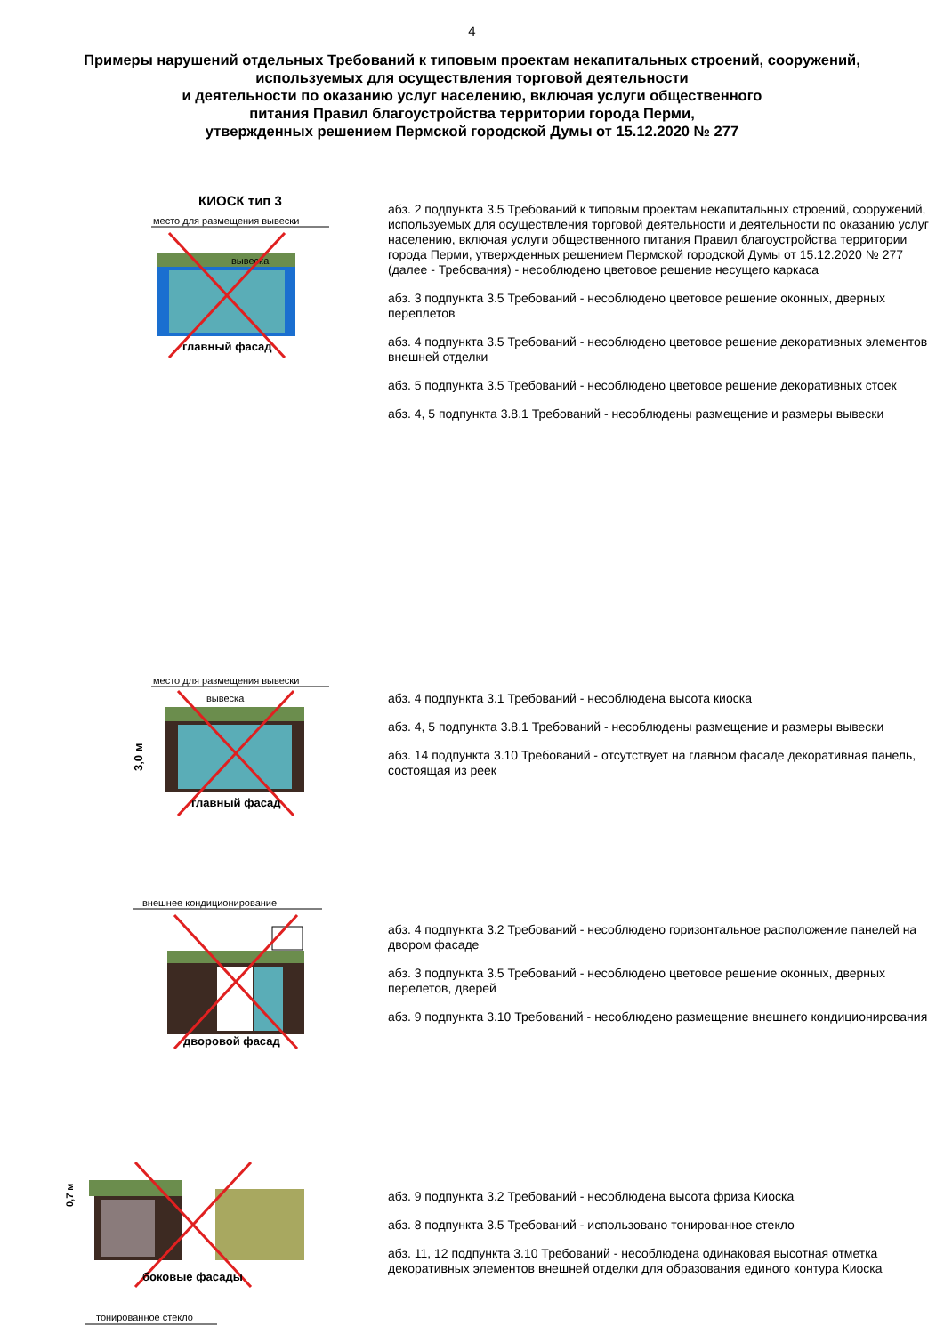4
Примеры нарушений отдельных Требований к типовым проектам некапитальных строений, сооружений, используемых для осуществления торговой деятельности
и деятельности по оказанию услуг населению, включая услуги общественного
питания Правил благоустройства территории города Перми,
утвержденных решением Пермской городской Думы от 15.12.2020 № 277
КИОСК тип 3
место для размещения вывески
вывеска
главный фасад
абз. 2 подпункта 3.5 Требований к типовым проектам некапитальных строений, сооружений, используемых для осуществления торговой деятельности и деятельности по оказанию услуг населению, включая услуги общественного питания Правил благоустройства территории города Перми, утвержденных решением Пермской городской Думы от 15.12.2020 № 277 (далее - Требования) - несоблюдено цветовое решение несущего каркаса
абз. 3 подпункта 3.5 Требований - несоблюдено цветовое решение оконных, дверных переплетов
абз. 4 подпункта 3.5 Требований - несоблюдено цветовое решение декоративных элементов внешней отделки
абз. 5 подпункта 3.5 Требований - несоблюдено цветовое решение декоративных стоек
абз. 4, 5 подпункта 3.8.1 Требований - несоблюдены размещение и размеры вывески
место для размещения вывески
вывеска
3,0 м
главный фасад
абз. 4 подпункта 3.1 Требований - несоблюдена высота киоска
абз. 4, 5 подпункта 3.8.1 Требований - несоблюдены размещение и размеры вывески
абз. 14 подпункта 3.10 Требований - отсутствует на главном фасаде декоративная панель, состоящая из реек
внешнее кондиционирование
дворовой фасад
абз. 4 подпункта 3.2 Требований - несоблюдено горизонтальное расположение панелей на двором фасаде
абз. 3 подпункта 3.5 Требований - несоблюдено цветовое решение оконных, дверных перелетов, дверей
абз. 9 подпункта 3.10 Требований - несоблюдено размещение внешнего кондиционирования
0,7 м
боковые фасады
тонированное стекло
абз. 9 подпункта 3.2 Требований - несоблюдена высота фриза Киоска
абз. 8 подпункта 3.5 Требований - использовано тонированное стекло
абз. 11, 12 подпункта 3.10 Требований - несоблюдена одинаковая высотная отметка декоративных элементов внешней отделки для образования единого контура Киоска